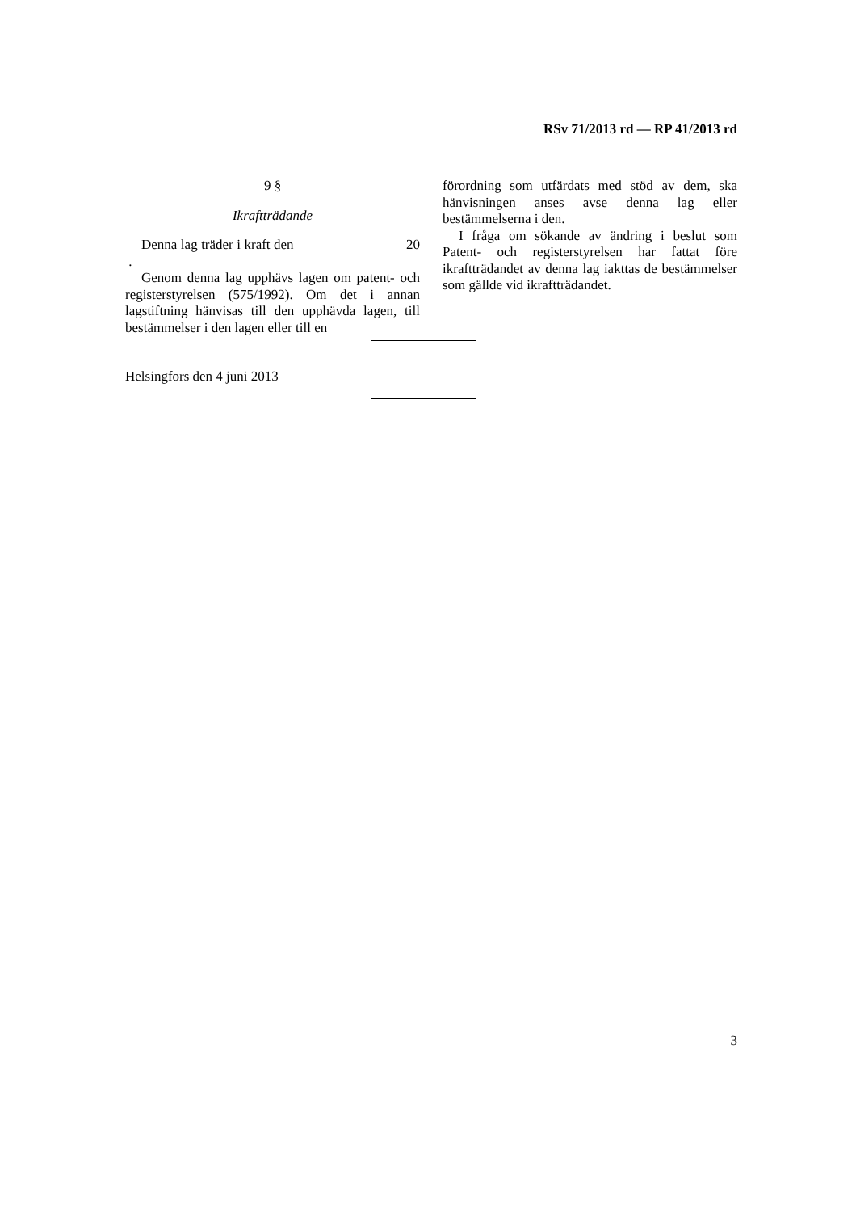RSv 71/2013 rd — RP 41/2013 rd
9 §
Ikraftträdande
Denna lag träder i kraft den 20 .
Genom denna lag upphävs lagen om patent- och registerstyrelsen (575/1992). Om det i annan lagstiftning hänvisas till den upphävda lagen, till bestämmelser i den lagen eller till en
förordning som utfärdats med stöd av dem, ska hänvisningen anses avse denna lag eller bestämmelserna i den.
I fråga om sökande av ändring i beslut som Patent- och registerstyrelsen har fattat före ikraftträdandet av denna lag iakttas de bestämmelser som gällde vid ikraftträdandet.
Helsingfors den 4 juni 2013
3